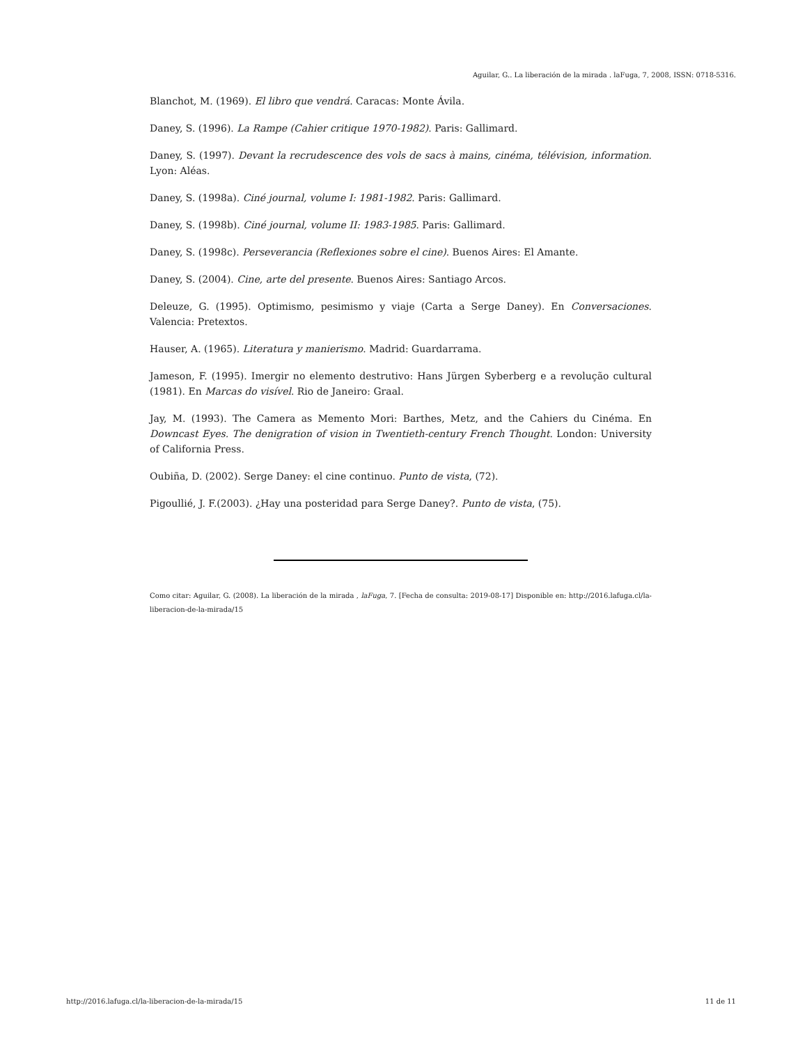Aguilar, G.. La liberación de la mirada . laFuga, 7, 2008, ISSN: 0718-5316.
Blanchot, M. (1969). El libro que vendrá. Caracas: Monte Ávila.
Daney, S. (1996). La Rampe (Cahier critique 1970-1982). Paris: Gallimard.
Daney, S. (1997). Devant la recrudescence des vols de sacs à mains, cinéma, télévision, information. Lyon: Aléas.
Daney, S. (1998a). Ciné journal, volume I: 1981-1982. Paris: Gallimard.
Daney, S. (1998b). Ciné journal, volume II: 1983-1985. Paris: Gallimard.
Daney, S. (1998c). Perseverancia (Reflexiones sobre el cine). Buenos Aires: El Amante.
Daney, S. (2004). Cine, arte del presente. Buenos Aires: Santiago Arcos.
Deleuze, G. (1995). Optimismo, pesimismo y viaje (Carta a Serge Daney). En Conversaciones. Valencia: Pretextos.
Hauser, A. (1965). Literatura y manierismo. Madrid: Guardarrama.
Jameson, F. (1995). Imergir no elemento destrutivo: Hans Jürgen Syberberg e a revolução cultural (1981). En Marcas do visível. Rio de Janeiro: Graal.
Jay, M. (1993). The Camera as Memento Mori: Barthes, Metz, and the Cahiers du Cinéma. En Downcast Eyes. The denigration of vision in Twentieth-century French Thought. London: University of California Press.
Oubiña, D. (2002). Serge Daney: el cine continuo. Punto de vista, (72).
Pigoullié, J. F.(2003). ¿Hay una posteridad para Serge Daney?. Punto de vista, (75).
Como citar: Aguilar, G. (2008). La liberación de la mirada , laFuga, 7. [Fecha de consulta: 2019-08-17] Disponible en: http://2016.lafuga.cl/la-liberacion-de-la-mirada/15
http://2016.lafuga.cl/la-liberacion-de-la-mirada/15 11 de 11